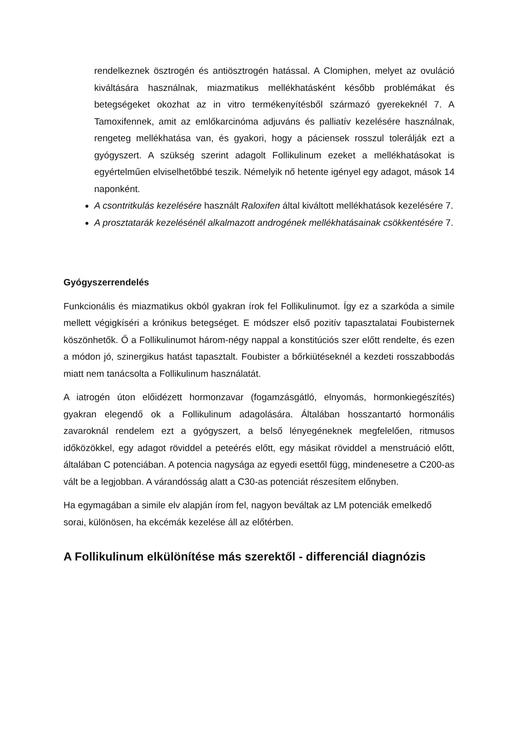rendelkeznek ösztrogén és antiösztrogén hatással. A Clomiphen, melyet az ovuláció kiváltására használnak, miazmatikus mellékhatásként később problémákat és betegségeket okozhat az in vitro termékenyítésből származó gyerekeknél 7. A Tamoxifennek, amit az emlőkarcinóma adjuváns és palliatív kezelésére használnak, rengeteg mellékhatása van, és gyakori, hogy a páciensek rosszul tolerálják ezt a gyógyszert. A szükség szerint adagolt Follikulinum ezeket a mellékhatásokat is egyértelműen elviselhetőbbé teszik. Némelyik nő hetente igényel egy adagot, mások 14 naponként.
A csontritkulás kezelésére használt Raloxifen által kiváltott mellékhatások kezelésére 7.
A prosztatarák kezelésénél alkalmazott androgének mellékhatásainak csökkentésére 7.
Gyógyszerrendelés
Funkcionális és miazmatikus okból gyakran írok fel Follikulinumot. Így ez a szarkóda a simile mellett végigkíséri a krónikus betegséget. E módszer első pozitív tapasztalatai Foubisternek köszönhetők. Ő a Follikulinumot három-négy nappal a konstitúciós szer előtt rendelte, és ezen a módon jó, szinergikus hatást tapasztalt. Foubister a bőrkiütéseknél a kezdeti rosszabbodás miatt nem tanácsolta a Follikulinum használatát.
A iatrogén úton előidézett hormonzavar (fogamzásgátló, elnyomás, hormonkiegészítés) gyakran elegendő ok a Follikulinum adagolására. Általában hosszantartó hormonális zavaroknál rendelem ezt a gyógyszert, a belső lényegéneknek megfelelően, ritmusos időközökkel, egy adagot röviddel a peteérés előtt, egy másikat röviddel a menstruáció előtt, általában C potenciában. A potencia nagysága az egyedi esettől függ, mindenesetre a C200-as vált be a legjobban. A várandósság alatt a C30-as potenciát részesítem előnyben.
Ha egymagában a simile elv alapján írom fel, nagyon beváltak az LM potenciák emelkedő sorai, különösen, ha ekcémák kezelése áll az előtérben.
A Follikulinum elkülönítése más szerektől - differenciál diagnózis